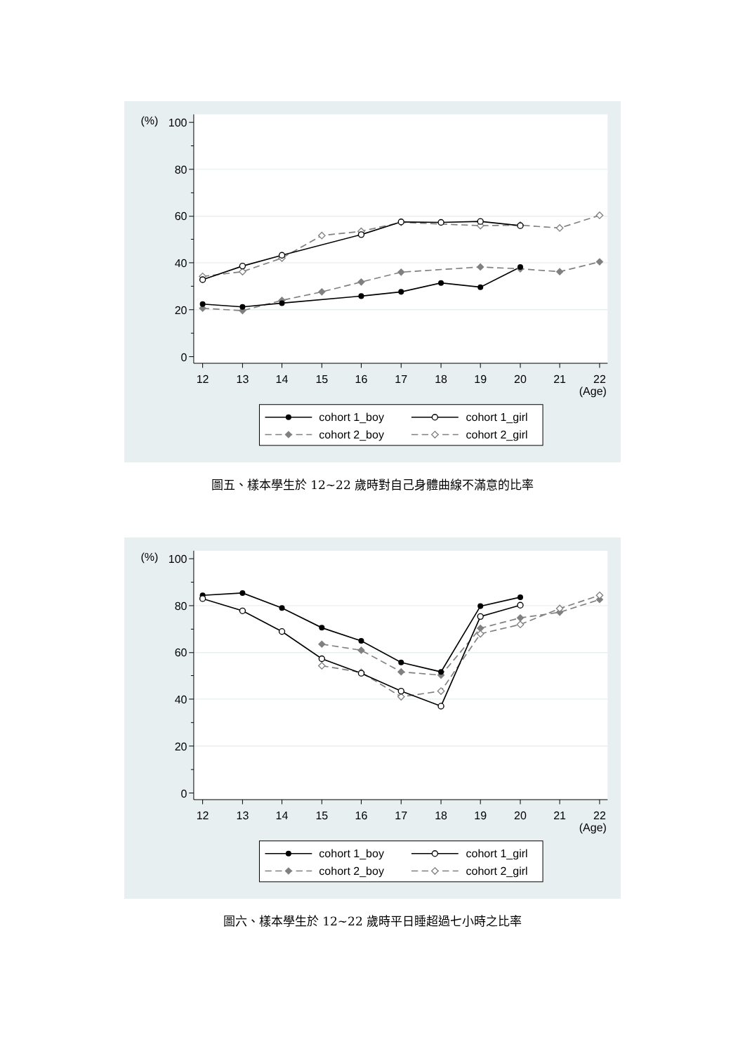(%)
100
80
60
40
20
0
12
13
14
15
16
17
18
19
20
21
22
(Age)
cohort 1_boy
cohort 1_girl
cohort 2_boy
cohort 2_girl
圖五、樣本學生於 12~22 歲時對自己身體曲線不滿意的比率
圖六、樣本學生於 12~22 歲時平日睡超過七小時之比率